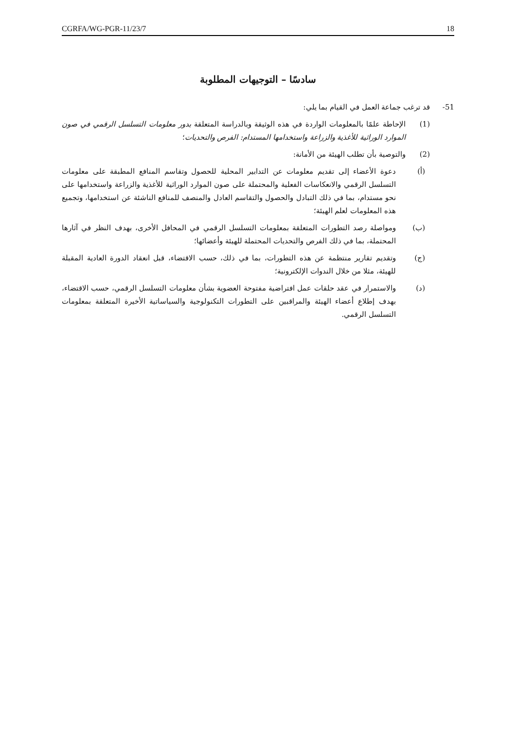CGRFA/WG-PGR-11/23/7 18
سادسًا – التوجيهات المطلوبة
51- قد ترغب جماعة العمل في القيام بما يلي:
(1) الإحاطة علمًا بالمعلومات الواردة في هذه الوثيقة وبالدراسة المتعلقة بدور معلومات التسلسل الرقمي في صون الموارد الوراثية للأغذية والزراعة واستخدامها المستدام: الفرص والتحديات؛
(2) والتوصية بأن تطلب الهيئة من الأمانة:
(أ) دعوة الأعضاء إلى تقديم معلومات عن التدابير المحلية للحصول وتقاسم المنافع المطبقة على معلومات التسلسل الرقمي والانعكاسات الفعلية والمحتملة على صون الموارد الوراثية للأغذية والزراعة واستخدامها على نحو مستدام، بما في ذلك التبادل والحصول والتقاسم العادل والمنصف للمنافع الناشئة عن استخدامها، وتجميع هذه المعلومات لعلم الهيئة؛
(ب) ومواصلة رصد التطورات المتعلقة بمعلومات التسلسل الرقمي في المحافل الأخرى، بهدف النظر في آثارها المحتملة، بما في ذلك الفرص والتحديات المحتملة للهيئة وأعضائها؛
(ج) وتقديم تقارير منتظمة عن هذه التطورات، بما في ذلك، حسب الاقتضاء، قبل انعقاد الدورة العادية المقبلة للهيئة، مثلا من خلال الندوات الإلكترونية؛
(د) والاستمرار في عقد حلقات عمل افتراضية مفتوحة العضوية بشأن معلومات التسلسل الرقمي، حسب الاقتضاء، بهدف إطلاع أعضاء الهيئة والمراقبين على التطورات التكنولوجية والسياساتية الأخيرة المتعلقة بمعلومات التسلسل الرقمي.